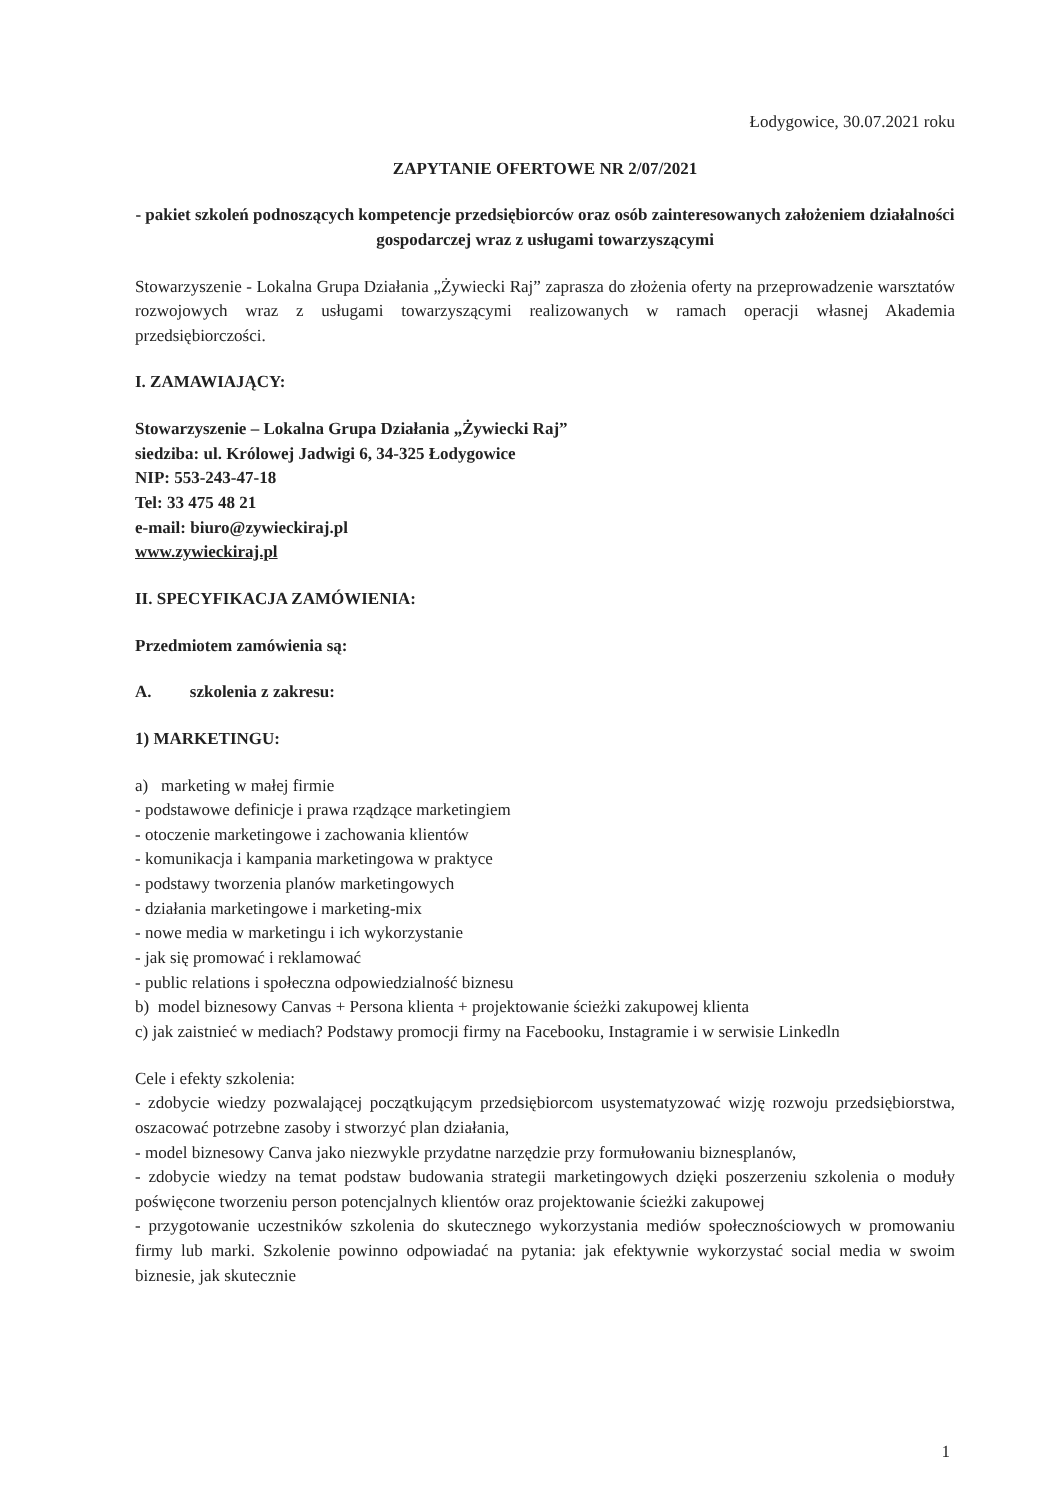Łodygowice, 30.07.2021 roku
ZAPYTANIE OFERTOWE NR 2/07/2021
- pakiet szkoleń podnoszących kompetencje przedsiębiorców oraz osób zainteresowanych założeniem działalności gospodarczej wraz z usługami towarzyszącymi
Stowarzyszenie - Lokalna Grupa Działania „Żywiecki Raj” zaprasza do złożenia oferty na przeprowadzenie warsztatów rozwojowych wraz z usługami towarzyszącymi realizowanych w ramach operacji własnej Akademia przedsiębiorczości.
I. ZAMAWIAJĄCY:
Stowarzyszenie – Lokalna Grupa Działania „Żywiecki Raj”
siedziba: ul. Królowej Jadwigi 6, 34-325 Łodygowice
NIP: 553-243-47-18
Tel: 33 475 48 21
e-mail: biuro@zywieckiraj.pl
www.zywieckiraj.pl
II. SPECYFIKACJA ZAMÓWIENIA:
Przedmiotem zamówienia są:
A. szkolenia z zakresu:
1) MARKETINGU:
a) marketing w małej firmie
- podstawowe definicje i prawa rządzące marketingiem
- otoczenie marketingowe i zachowania klientów
- komunikacja i kampania marketingowa w praktyce
- podstawy tworzenia planów marketingowych
- działania marketingowe i marketing-mix
- nowe media w marketingu i ich wykorzystanie
- jak się promować i reklamować
- public relations i społeczna odpowiedzialność biznesu
b) model biznesowy Canvas + Persona klienta + projektowanie ścieżki zakupowej klienta
c) jak zaistnieć w mediach? Podstawy promocji firmy na Facebooku, Instagramie i w serwisie Linkedln
Cele i efekty szkolenia:
- zdobycie wiedzy pozwalającej początkującym przedsiębiorcom usystematyzować wizję rozwoju przedsiębiorstwa, oszacować potrzebne zasoby i stworzyć plan działania,
- model biznesowy Canva jako niezwykle przydatne narzędzie przy formułowaniu biznesplanów,
- zdobycie wiedzy na temat podstaw budowania strategii marketingowych dzięki poszerzeniu szkolenia o moduły poświęcone tworzeniu person potencjalnych klientów oraz projektowanie ścieżki zakupowej
- przygotowanie uczestników szkolenia do skutecznego wykorzystania mediów społecznościowych w promowaniu firmy lub marki. Szkolenie powinno odpowiadać na pytania: jak efektywnie wykorzystać social media w swoim biznesie, jak skutecznie
1